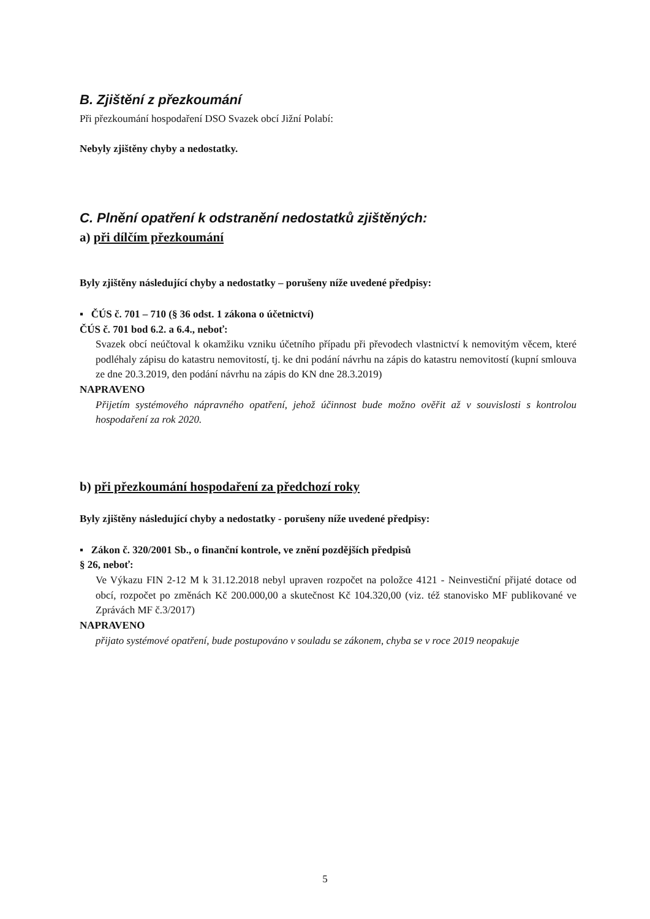B. Zjištění z přezkoumání
Při přezkoumání hospodaření DSO Svazek obcí Jižní Polabí:
Nebyly zjištěny chyby a nedostatky.
C. Plnění opatření k odstranění nedostatků zjištěných:
a) při dílčím přezkoumání
Byly zjištěny následující chyby a nedostatky – porušeny níže uvedené předpisy:
▪ ČÚS č. 701 – 710 (§ 36 odst. 1 zákona o účetnictví)
ČÚS č. 701 bod 6.2. a 6.4., neboť:
Svazek obcí neúčtoval k okamžiku vzniku účetního případu při převodech vlastnictví k nemovitým věcem, které podléhaly zápisu do katastru nemovitostí, tj. ke dni podání návrhu na zápis do katastru nemovitostí (kupní smlouva ze dne 20.3.2019, den podání návrhu na zápis do KN dne 28.3.2019)
NAPRAVENO
Přijetím systémového nápravného opatření, jehož účinnost bude možno ověřit až v souvislosti s kontrolou hospodaření za rok 2020.
b) při přezkoumání hospodaření za předchozí roky
Byly zjištěny následující chyby a nedostatky - porušeny níže uvedené předpisy:
▪ Zákon č. 320/2001 Sb., o finanční kontrole, ve znění pozdějších předpisů
§ 26, neboť:
Ve Výkazu FIN 2-12 M k 31.12.2018 nebyl upraven rozpočet na položce 4121 - Neinvestiční přijaté dotace od obcí, rozpočet po změnách Kč 200.000,00 a skutečnost Kč 104.320,00 (viz. též stanovisko MF publikované ve Zprávách MF č.3/2017)
NAPRAVENO
přijato systémové opatření, bude postupováno v souladu se zákonem, chyba se v roce 2019 neopakuje
5